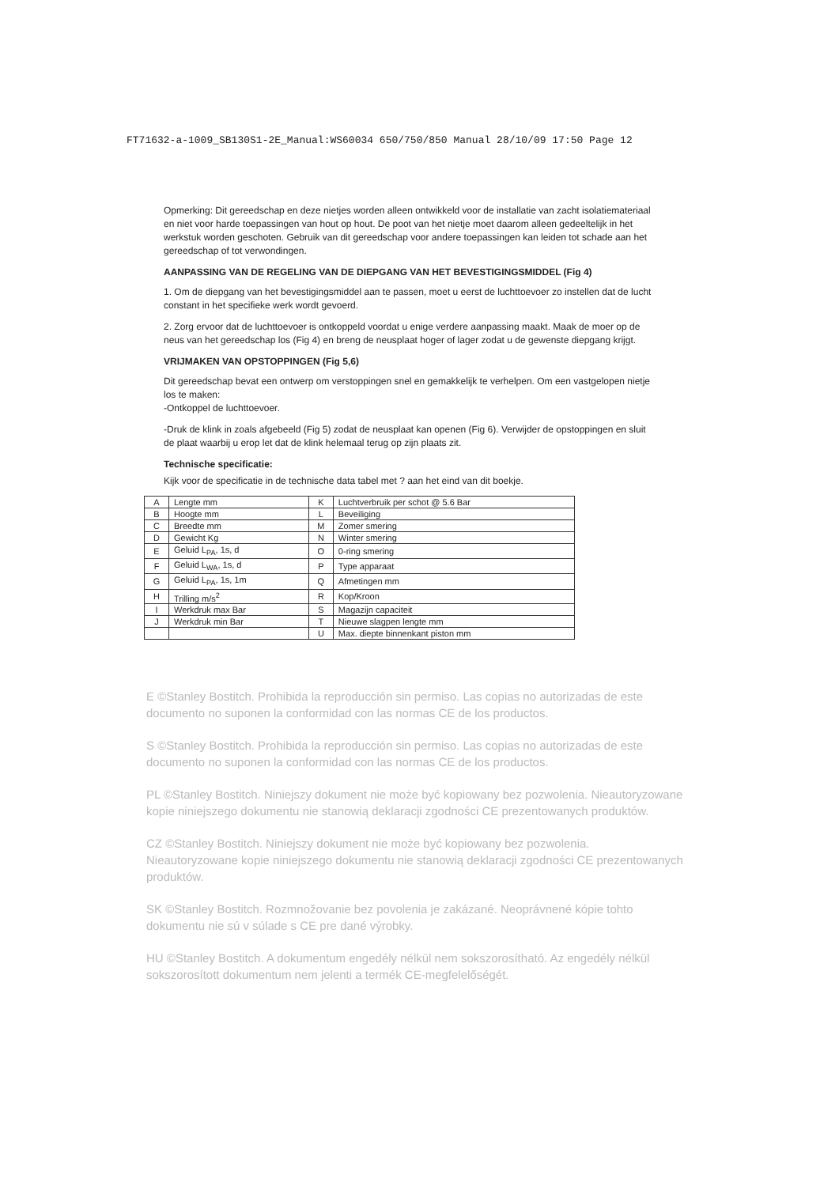FT71632-a-1009_SB130S1-2E_Manual:WS60034 650/750/850 Manual 28/10/09 17:50 Page 12
Opmerking: Dit gereedschap en deze nietjes worden alleen ontwikkeld voor de installatie van zacht isolatiemateriaal en niet voor harde toepassingen van hout op hout. De poot van het nietje moet daarom alleen gedeeltelijk in het werkstuk worden geschoten. Gebruik van dit gereedschap voor andere toepassingen kan leiden tot schade aan het gereedschap of tot verwondingen.
AANPASSING VAN DE REGELING VAN DE DIEPGANG VAN HET BEVESTIGINGSMIDDEL (Fig 4)
1. Om de diepgang van het bevestigingsmiddel aan te passen, moet u eerst de luchttoevoer zo instellen dat de lucht constant in het specifieke werk wordt gevoerd.
2. Zorg ervoor dat de luchttoevoer is ontkoppeld voordat u enige verdere aanpassing maakt. Maak de moer op de neus van het gereedschap los (Fig 4) en breng de neusplaat hoger of lager zodat u de gewenste diepgang krijgt.
VRIJMAKEN VAN OPSTOPPINGEN (Fig 5,6)
Dit gereedschap bevat een ontwerp om verstoppingen snel en gemakkelijk te verhelpen. Om een vastgelopen nietje los te maken:
-Ontkoppel de luchttoevoer.
-Druk de klink in zoals afgebeeld (Fig 5) zodat de neusplaat kan openen (Fig 6). Verwijder de opstoppingen en sluit de plaat waarbij u erop let dat de klink helemaal terug op zijn plaats zit.
Technische specificatie:
Kijk voor de specificatie in de technische data tabel met ? aan het eind van dit boekje.
| A | Lengte mm | K | Luchtverbruik per schot @ 5.6 Bar |
| B | Hoogte mm | L | Beveiliging |
| C | Breedte mm | M | Zomer smering |
| D | Gewicht Kg | N | Winter smering |
| E | Geluid L<sub>PA</sub>, 1s, d | O | 0-ring smering |
| F | Geluid L<sub>WA</sub>, 1s, d | P | Type apparaat |
| G | Geluid L<sub>PA</sub>, 1s, 1m | Q | Afmetingen mm |
| H | Trilling m/s<sup>2</sup> | R | Kop/Kroon |
| I | Werkdruk max Bar | S | Magazijn capaciteit |
| J | Werkdruk min Bar | T | Nieuwe slagpen lengte mm |
| | | U | Max. diepte binnenkant piston mm |
E ©Stanley Bostitch. Prohibida la reproducción sin permiso. Las copias no autorizadas de este documento no suponen la conformidad con las normas CE de los productos.
S ©Stanley Bostitch. Prohibida la reproducción sin permiso. Las copias no autorizadas de este documento no suponen la conformidad con las normas CE de los productos.
PL ©Stanley Bostitch. Niniejszy dokument nie może być kopiowany bez pozwolenia. Nieautoryzowane kopie niniejszego dokumentu nie stanowią deklaracji zgodności CE prezentowanych produktów.
CZ ©Stanley Bostitch. Niniejszy dokument nie może być kopiowany bez pozwolenia. Nieautoryzowane kopie niniejszego dokumentu nie stanowią deklaracji zgodności CE prezentowanych produktów.
SK ©Stanley Bostitch. Rozmnožovanie bez povolenia je zakázané. Neoprávnené kópie tohto dokumentu nie sú v súlade s CE pre dané výrobky.
HU ©Stanley Bostitch. A dokumentum engedély nélkül nem sokszorosítható. Az engedély nélkül sokszorosított dokumentum nem jelenti a termék CE-megfelelőségét.